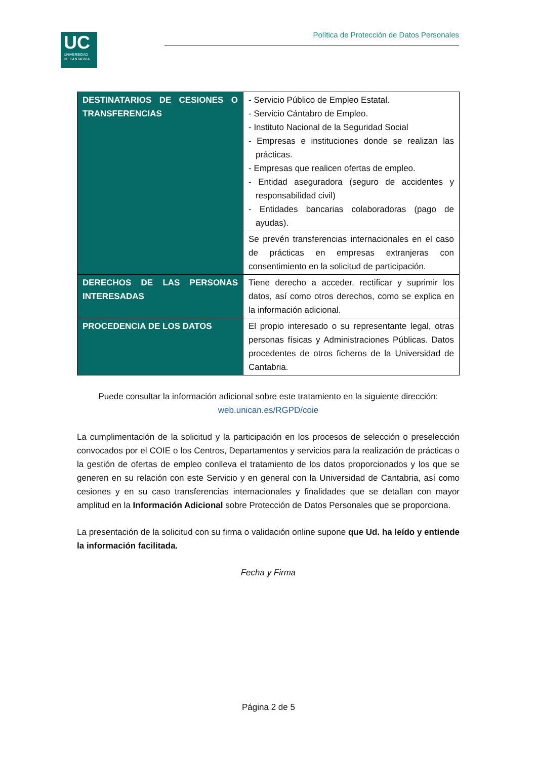UC
UNIVERSIDAD
DE CANTABRIA
Política de Protección de Datos Personales
| DESTINATARIOS DE CESIONES O TRANSFERENCIAS | - Servicio Público de Empleo Estatal. - Servicio Cántabro de Empleo. - Instituto Nacional de la Seguridad Social - Empresas e instituciones donde se realizan las prácticas. - Empresas que realicen ofertas de empleo. - Entidad aseguradora (seguro de accidentes y responsabilidad civil) - Entidades bancarias colaboradoras (pago de ayudas). |
| | Se prevén transferencias internacionales en el caso de prácticas en empresas extranjeras con consentimiento en la solicitud de participación. |
| DERECHOS DE LAS PERSONAS INTERESADAS | Tiene derecho a acceder, rectificar y suprimir los datos, así como otros derechos, como se explica en la información adicional. |
| PROCEDENCIA DE LOS DATOS | El propio interesado o su representante legal, otras personas físicas y Administraciones Públicas. Datos procedentes de otros ficheros de la Universidad de Cantabria. |
Puede consultar la información adicional sobre este tratamiento en la siguiente dirección:
web.unican.es/RGPD/coie
La cumplimentación de la solicitud y la participación en los procesos de selección o preselección convocados por el COIE o los Centros, Departamentos y servicios para la realización de prácticas o la gestión de ofertas de empleo conlleva el tratamiento de los datos proporcionados y los que se generen en su relación con este Servicio y en general con la Universidad de Cantabria, así como cesiones y en su caso transferencias internacionales y finalidades que se detallan con mayor amplitud en la Información Adicional sobre Protección de Datos Personales que se proporciona.
La presentación de la solicitud con su firma o validación online supone que Ud. ha leído y entiende la información facilitada.
Fecha y Firma
Página 2 de 5